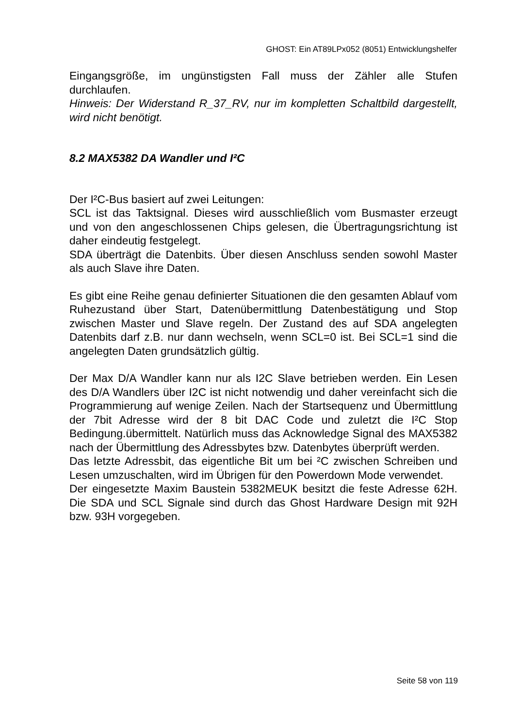GHOST: Ein AT89LPx052 (8051) Entwicklungshelfer
Eingangsgröße, im ungünstigsten Fall muss der Zähler alle Stufen durchlaufen.
Hinweis: Der Widerstand R_37_RV, nur im kompletten Schaltbild dargestellt, wird nicht benötigt.
8.2 MAX5382 DA Wandler und I²C
Der I²C-Bus basiert auf zwei Leitungen:
SCL ist das Taktsignal. Dieses wird ausschließlich vom Busmaster erzeugt und von den angeschlossenen Chips gelesen, die Übertragungsrichtung ist daher eindeutig festgelegt.
SDA überträgt die Datenbits. Über diesen Anschluss senden sowohl Master als auch Slave ihre Daten.
Es gibt eine Reihe genau definierter Situationen die den gesamten Ablauf vom Ruhezustand über Start, Datenübermittlung Datenbestätigung und Stop zwischen Master und Slave regeln. Der Zustand des auf SDA angelegten Datenbits darf z.B. nur dann wechseln, wenn SCL=0 ist. Bei SCL=1 sind die angelegten Daten grundsätzlich gültig.
Der Max D/A Wandler kann nur als I2C Slave betrieben werden. Ein Lesen des D/A Wandlers über I2C ist nicht notwendig und daher vereinfacht sich die Programmierung auf wenige Zeilen. Nach der Startsequenz und Übermittlung der 7bit Adresse wird der 8 bit DAC Code und zuletzt die I²C Stop Bedingung.übermittelt. Natürlich muss das Acknowledge Signal des MAX5382 nach der Übermittlung des Adressbytes bzw. Datenbytes überprüft werden.
Das letzte Adressbit, das eigentliche Bit um bei ²C zwischen Schreiben und Lesen umzuschalten, wird im Übrigen für den Powerdown Mode verwendet.
Der eingesetzte Maxim Baustein 5382MEUK besitzt die feste Adresse 62H. Die SDA und SCL Signale sind durch das Ghost Hardware Design mit 92H bzw. 93H vorgegeben.
Seite 58 von 119